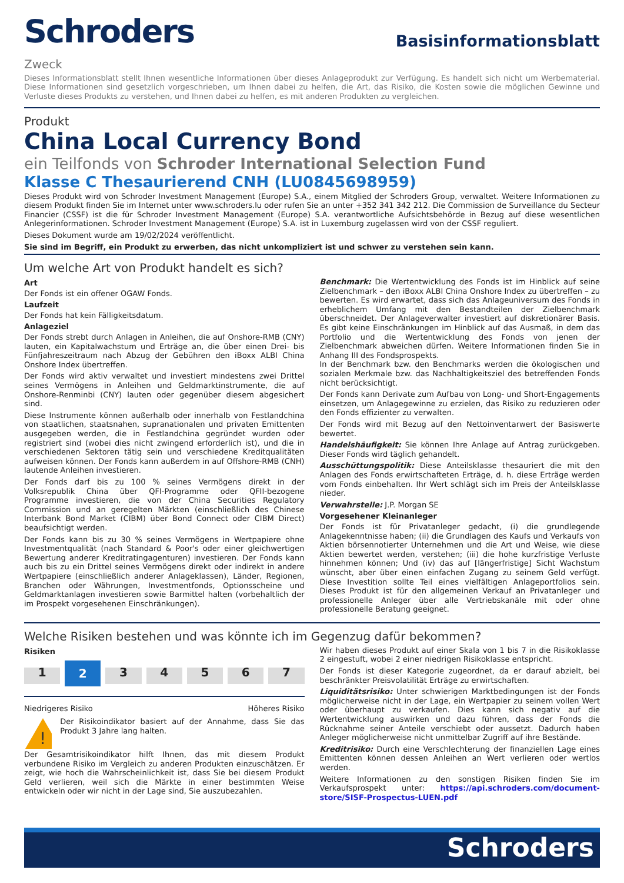Schroders
Basisinformationsblatt
Zweck
Dieses Informationsblatt stellt Ihnen wesentliche Informationen über dieses Anlageprodukt zur Verfügung. Es handelt sich nicht um Werbematerial. Diese Informationen sind gesetzlich vorgeschrieben, um Ihnen dabei zu helfen, die Art, das Risiko, die Kosten sowie die möglichen Gewinne und Verluste dieses Produkts zu verstehen, und Ihnen dabei zu helfen, es mit anderen Produkten zu vergleichen.
Produkt
China Local Currency Bond
ein Teilfonds von Schroder International Selection Fund
Klasse C Thesaurierend CNH (LU0845698959)
Dieses Produkt wird von Schroder Investment Management (Europe) S.A., einem Mitglied der Schroders Group, verwaltet. Weitere Informationen zu diesem Produkt finden Sie im Internet unter www.schroders.lu oder rufen Sie an unter +352 341 342 212. Die Commission de Surveillance du Secteur Financier (CSSF) ist die für Schroder Investment Management (Europe) S.A. verantwortliche Aufsichtsbehörde in Bezug auf diese wesentlichen Anlegerinformationen. Schroder Investment Management (Europe) S.A. ist in Luxemburg zugelassen wird von der CSSF reguliert.
Dieses Dokument wurde am 19/02/2024 veröffentlicht.
Sie sind im Begriff, ein Produkt zu erwerben, das nicht unkompliziert ist und schwer zu verstehen sein kann.
Um welche Art von Produkt handelt es sich?
Art
Der Fonds ist ein offener OGAW Fonds.
Laufzeit
Der Fonds hat kein Fälligkeitsdatum.
Anlageziel
Der Fonds strebt durch Anlagen in Anleihen, die auf Onshore-RMB (CNY) lauten, ein Kapitalwachstum und Erträge an, die über einen Drei- bis Fünfjahreszeitraum nach Abzug der Gebühren den iBoxx ALBI China Onshore Index übertreffen.
Der Fonds wird aktiv verwaltet und investiert mindestens zwei Drittel seines Vermögens in Anleihen und Geldmarktinstrumente, die auf Onshore-Renminbi (CNY) lauten oder gegenüber diesem abgesichert sind.
Diese Instrumente können außerhalb oder innerhalb von Festlandchina von staatlichen, staatsnahen, supranationalen und privaten Emittenten ausgegeben werden, die in Festlandchina gegründet wurden oder registriert sind (wobei dies nicht zwingend erforderlich ist), und die in verschiedenen Sektoren tätig sein und verschiedene Kreditqualitäten aufweisen können. Der Fonds kann außerdem in auf Offshore-RMB (CNH) lautende Anleihen investieren.
Der Fonds darf bis zu 100 % seines Vermögens direkt in der Volksrepublik China über QFI-Programme oder QFII-bezogene Programme investieren, die von der China Securities Regulatory Commission und an geregelten Märkten (einschließlich des Chinese Interbank Bond Market (CIBM) über Bond Connect oder CIBM Direct) beaufsichtigt werden.
Der Fonds kann bis zu 30 % seines Vermögens in Wertpapiere ohne Investmentqualität (nach Standard & Poor's oder einer gleichwertigen Bewertung anderer Kreditratingagenturen) investieren. Der Fonds kann auch bis zu ein Drittel seines Vermögens direkt oder indirekt in andere Wertpapiere (einschließlich anderer Anlageklassen), Länder, Regionen, Branchen oder Währungen, Investmentfonds, Optionsscheine und Geldmarktanlagen investieren sowie Barmittel halten (vorbehaltlich der im Prospekt vorgesehenen Einschränkungen).
Benchmark: Die Wertentwicklung des Fonds ist im Hinblick auf seine Zielbenchmark – den iBoxx ALBI China Onshore Index zu übertreffen – zu bewerten. Es wird erwartet, dass sich das Anlageuniversum des Fonds in erheblichem Umfang mit den Bestandteilen der Zielbenchmark überschneidet. Der Anlageverwalter investiert auf diskretionärer Basis. Es gibt keine Einschränkungen im Hinblick auf das Ausmaß, in dem das Portfolio und die Wertentwicklung des Fonds von jenen der Zielbenchmark abweichen dürfen. Weitere Informationen finden Sie in Anhang III des Fondsprospekts.
In der Benchmark bzw. den Benchmarks werden die ökologischen und sozialen Merkmale bzw. das Nachhaltigkeitsziel des betreffenden Fonds nicht berücksichtigt.
Der Fonds kann Derivate zum Aufbau von Long- und Short-Engagements einsetzen, um Anlagegewinne zu erzielen, das Risiko zu reduzieren oder den Fonds effizienter zu verwalten.
Der Fonds wird mit Bezug auf den Nettoinventarwert der Basiswerte bewertet.
Handelshäufigkeit: Sie können Ihre Anlage auf Antrag zurückgeben. Dieser Fonds wird täglich gehandelt.
Ausschüttungspolitik: Diese Anteilsklasse thesauriert die mit den Anlagen des Fonds erwirtschafteten Erträge, d. h. diese Erträge werden vom Fonds einbehalten. Ihr Wert schlägt sich im Preis der Anteilsklasse nieder.
Verwahrstelle: J.P. Morgan SE
Vorgesehener Kleinanleger
Der Fonds ist für Privatanleger gedacht, (i) die grundlegende Anlagekenntnisse haben; (ii) die Grundlagen des Kaufs und Verkaufs von Aktien börsennotierter Unternehmen und die Art und Weise, wie diese Aktien bewertet werden, verstehen; (iii) die hohe kurzfristige Verluste hinnehmen können; Und (iv) das auf [längerfristige] Sicht Wachstum wünscht, aber über einen einfachen Zugang zu seinem Geld verfügt. Diese Investition sollte Teil eines vielfältigen Anlageportfolios sein. Dieses Produkt ist für den allgemeinen Verkauf an Privatanleger und professionelle Anleger über alle Vertriebskanäle mit oder ohne professionelle Beratung geeignet.
Welche Risiken bestehen und was könnte ich im Gegenzug dafür bekommen?
Risiken
1 2 34567
Niedrigeres Risiko Höheres Risiko
!
Der Risikoindikator basiert auf der Annahme, dass Sie das Produkt 3 Jahre lang halten.
Der Gesamtrisikoindikator hilft Ihnen, das mit diesem Produkt verbundene Risiko im Vergleich zu anderen Produkten einzuschätzen. Er zeigt, wie hoch die Wahrscheinlichkeit ist, dass Sie bei diesem Produkt Geld verlieren, weil sich die Märkte in einer bestimmten Weise entwickeln oder wir nicht in der Lage sind, Sie auszubezahlen.
Wir haben dieses Produkt auf einer Skala von 1 bis 7 in die Risikoklasse 2 eingestuft, wobei 2 einer niedrigen Risikoklasse entspricht.
Der Fonds ist dieser Kategorie zugeordnet, da er darauf abzielt, bei beschränkter Preisvolatilität Erträge zu erwirtschaften.
Liquiditätsrisiko: Unter schwierigen Marktbedingungen ist der Fonds möglicherweise nicht in der Lage, ein Wertpapier zu seinem vollen Wert oder überhaupt zu verkaufen. Dies kann sich negativ auf die Wertentwicklung auswirken und dazu führen, dass der Fonds die Rücknahme seiner Anteile verschiebt oder aussetzt. Dadurch haben Anleger möglicherweise nicht unmittelbar Zugriff auf ihre Bestände.
Kreditrisiko: Durch eine Verschlechterung der finanziellen Lage eines Emittenten können dessen Anleihen an Wert verlieren oder wertlos werden.
Weitere Informationen zu den sonstigen Risiken finden Sie im Verkaufsprospekt unter: https://api.schroders.com/document-store/SISF-Prospectus-LUEN.pdf
Schroders